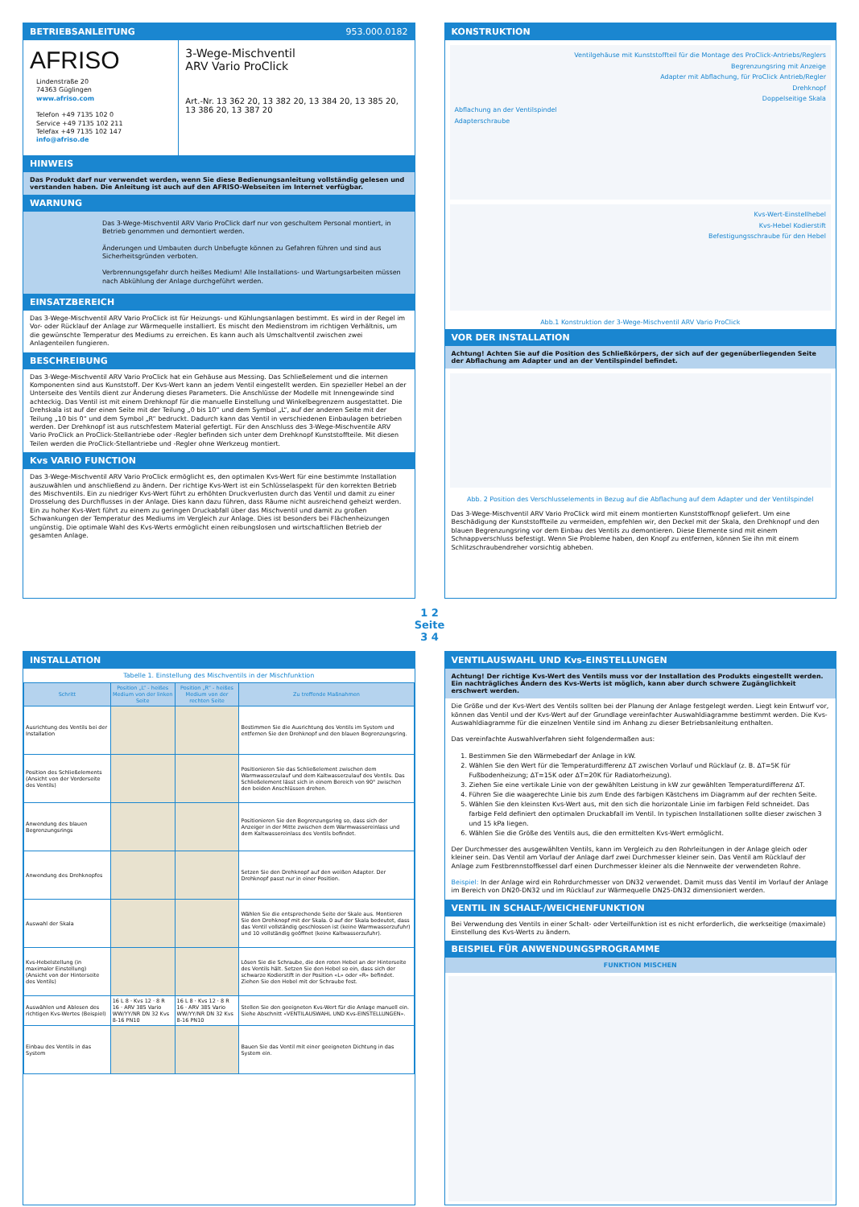BETRIEBSANLEITUNG 953.000.0182
AFRISO
Lindenstraße 20
74363 Güglingen
www.afriso.com
Telefon +49 7135 102 0
Service +49 7135 102 211
Telefax +49 7135 102 147
info@afriso.de
3-Wege-Mischventil
ARV Vario ProClick
Art.-Nr. 13 362 20, 13 382 20, 13 384 20, 13 385 20, 13 386 20, 13 387 20
HINWEIS
Das Produkt darf nur verwendet werden, wenn Sie diese Bedienungsanleitung vollständig gelesen und verstanden haben. Die Anleitung ist auch auf den AFRISO-Webseiten im Internet verfügbar.
WARNUNG
Das 3-Wege-Mischventil ARV Vario ProClick darf nur von geschultem Personal montiert, in Betrieb genommen und demontiert werden.
Änderungen und Umbauten durch Unbefugte können zu Gefahren führen und sind aus Sicherheitsgründen verboten.
Verbrennungsgefahr durch heißes Medium! Alle Installations- und Wartungsarbeiten müssen nach Abkühlung der Anlage durchgeführt werden.
EINSATZBEREICH
Das 3-Wege-Mischventil ARV Vario ProClick ist für Heizungs- und Kühlungsanlagen bestimmt. Es wird in der Regel im Vor- oder Rücklauf der Anlage zur Wärmequelle installiert. Es mischt den Medienstrom im richtigen Verhältnis, um die gewünschte Temperatur des Mediums zu erreichen. Es kann auch als Umschaltventil zwischen zwei Anlagenteilen fungieren.
BESCHREIBUNG
Das 3-Wege-Mischventil ARV Vario ProClick hat ein Gehäuse aus Messing. Das Schließelement und die internen Komponenten sind aus Kunststoff. Der Kvs-Wert kann an jedem Ventil eingestellt werden. Ein spezieller Hebel an der Unterseite des Ventils dient zur Änderung dieses Parameters. Die Anschlüsse der Modelle mit Innengewinde sind achteckig. Das Ventil ist mit einem Drehknopf für die manuelle Einstellung und Winkelbegrenzern ausgestattet. Die Drehskala ist auf der einen Seite mit der Teilung „0 bis 10“ und dem Symbol „L“, auf der anderen Seite mit der Teilung „10 bis 0“ und dem Symbol „R“ bedruckt. Dadurch kann das Ventil in verschiedenen Einbaulagen betrieben werden. Der Drehknopf ist aus rutschfestem Material gefertigt. Für den Anschluss des 3-Wege-Mischventile ARV Vario ProClick an ProClick-Stellantriebe oder -Regler befinden sich unter dem Drehknopf Kunststoffteile. Mit diesen Teilen werden die ProClick-Stellantriebe und -Regler ohne Werkzeug montiert.
Kvs VARIO FUNCTION
Das 3-Wege-Mischventil ARV Vario ProClick ermöglicht es, den optimalen Kvs-Wert für eine bestimmte Installation auszuwählen und anschließend zu ändern. Der richtige Kvs-Wert ist ein Schlüsselaspekt für den korrekten Betrieb des Mischventils. Ein zu niedriger Kvs-Wert führt zu erhöhten Druckverlusten durch das Ventil und damit zu einer Drosselung des Durchflusses in der Anlage. Dies kann dazu führen, dass Räume nicht ausreichend geheizt werden. Ein zu hoher Kvs-Wert führt zu einem zu geringen Druckabfall über das Mischventil und damit zu großen Schwankungen der Temperatur des Mediums im Vergleich zur Anlage. Dies ist besonders bei Flächenheizungen ungünstig. Die optimale Wahl des Kvs-Werts ermöglicht einen reibungslosen und wirtschaftlichen Betrieb der gesamten Anlage.
KONSTRUKTION
Ventilgehäuse mit Kunststoffteil für die Montage des ProClick-Antriebs/Reglers
Begrenzungsring mit Anzeige
Adapter mit Abflachung, für ProClick Antrieb/Regler
Drehknopf
Doppelseitige Skala
Abflachung an der Ventilspindel
Adapterschraube
Kvs-Wert-Einstellhebel
Kvs-Hebel Kodierstift
Befestigungsschraube für den Hebel
Abb.1 Konstruktion der 3-Wege-Mischventil ARV Vario ProClick
VOR DER INSTALLATION
Achtung! Achten Sie auf die Position des Schließkörpers, der sich auf der gegenüberliegenden Seite der Abflachung am Adapter und an der Ventilspindel befindet.
Abb. 2 Position des Verschlusselements in Bezug auf die Abflachung auf dem Adapter und der Ventilspindel
Das 3-Wege-Mischventil ARV Vario ProClick wird mit einem montierten Kunststoffknopf geliefert. Um eine Beschädigung der Kunststoffteile zu vermeiden, empfehlen wir, den Deckel mit der Skala, den Drehknopf und den blauen Begrenzungsring vor dem Einbau des Ventils zu demontieren. Diese Elemente sind mit einem Schnappverschluss befestigt. Wenn Sie Probleme haben, den Knopf zu entfernen, können Sie ihn mit einem Schlitzschraubendreher vorsichtig abheben.
1 2
Seite
3 4
INSTALLATION
Tabelle 1. Einstellung des Mischventils in der Mischfunktion
| Schritt | Position „L“ - heißes Medium von der linken Seite | Position „R“ - heißes Medium von der rechten Seite | Zu treffende Maßnahmen |
| --- | --- | --- | --- |
| Ausrichtung des Ventils bei der Installation | | | Bestimmen Sie die Ausrichtung des Ventils im System und entfernen Sie den Drehknopf und den blauen Begrenzungsring. |
| Position des Schließelements (Ansicht von der Vorderseite des Ventils) | | | Positionieren Sie das Schließelement zwischen dem Warmwasserzulauf und dem Kaltwasserzulauf des Ventils. Das Schließelement lässt sich in einem Bereich von 90° zwischen den beiden Anschlüssen drehen. |
| Anwendung des blauen Begrenzungsrings | | | Positionieren Sie den Begrenzungsring so, dass sich der Anzeiger in der Mitte zwischen dem Warmwassereinlass und dem Kaltwassereinlass des Ventils befindet. |
| Anwendung des Drehknopfes | | | Setzen Sie den Drehknopf auf den weißen Adapter. Der Drehknopf passt nur in einer Position. |
| Auswahl der Skala | | | Wählen Sie die entsprechende Seite der Skale aus. Montieren Sie den Drehknopf mit der Skala. 0 auf der Skala bedeutet, dass das Ventil vollständig geschlossen ist (keine Warmwasserzufuhr) und 10 vollständig geöffnet (keine Kaltwasserzufuhr). |
| Kvs-Hebelstellung (in maximaler Einstellung) (Ansicht von der Hinterseite des Ventils) | | | Lösen Sie die Schraube, die den roten Hebel an der Hinterseite des Ventils hält. Setzen Sie den Hebel so ein, dass sich der schwarze Kodierstift in der Position «L» oder «R» befindet. Ziehen Sie den Hebel mit der Schraube fest. |
| Auswählen und Ablesen des richtigen Kvs-Wertes (Beispiel) | 16 L 8 · Kvs 12 · 8 R 16 · ARV 385 Vario WW/YY/NR DN 32 Kvs 8-16 PN10 | 16 L 8 · Kvs 12 · 8 R 16 · ARV 385 Vario WW/YY/NR DN 32 Kvs 8-16 PN10 | Stellen Sie den geeigneten Kvs-Wert für die Anlage manuell ein. Siehe Abschnitt «VENTILAUSWAHL UND Kvs-EINSTELLUNGEN». |
| Einbau des Ventils in das System | | | Bauen Sie das Ventil mit einer geeigneten Dichtung in das System ein. |
VENTILAUSWAHL UND Kvs-EINSTELLUNGEN
Achtung! Der richtige Kvs-Wert des Ventils muss vor der Installation des Produkts eingestellt werden. Ein nachträgliches Ändern des Kvs-Werts ist möglich, kann aber durch schwere Zugänglichkeit erschwert werden.
Die Größe und der Kvs-Wert des Ventils sollten bei der Planung der Anlage festgelegt werden. Liegt kein Entwurf vor, können das Ventil und der Kvs-Wert auf der Grundlage vereinfachter Auswahldiagramme bestimmt werden. Die Kvs-Auswahldiagramme für die einzelnen Ventile sind im Anhang zu dieser Betriebsanleitung enthalten.
Das vereinfachte Auswahlverfahren sieht folgendermaßen aus:
1. Bestimmen Sie den Wärmebedarf der Anlage in kW.
2. Wählen Sie den Wert für die Temperaturdifferenz ΔT zwischen Vorlauf und Rücklauf (z. B. ΔT=5K für Fußbodenheizung; ΔT=15K oder ΔT=20K für Radiatorheizung).
3. Ziehen Sie eine vertikale Linie von der gewählten Leistung in kW zur gewählten Temperaturdifferenz ΔT.
4. Führen Sie die waagerechte Linie bis zum Ende des farbigen Kästchens im Diagramm auf der rechten Seite.
5. Wählen Sie den kleinsten Kvs-Wert aus, mit den sich die horizontale Linie im farbigen Feld schneidet. Das farbige Feld definiert den optimalen Druckabfall im Ventil. In typischen Installationen sollte dieser zwischen 3 und 15 kPa liegen.
6. Wählen Sie die Größe des Ventils aus, die den ermittelten Kvs-Wert ermöglicht.
Der Durchmesser des ausgewählten Ventils, kann im Vergleich zu den Rohrleitungen in der Anlage gleich oder kleiner sein. Das Ventil am Vorlauf der Anlage darf zwei Durchmesser kleiner sein. Das Ventil am Rücklauf der Anlage zum Festbrennstoffkessel darf einen Durchmesser kleiner als die Nennweite der verwendeten Rohre.
Beispiel: In der Anlage wird ein Rohrdurchmesser von DN32 verwendet. Damit muss das Ventil im Vorlauf der Anlage im Bereich von DN20-DN32 und im Rücklauf zur Wärmequelle DN25-DN32 dimensioniert werden.
VENTIL IN SCHALT-/WEICHENFUNKTION
Bei Verwendung des Ventils in einer Schalt- oder Verteilfunktion ist es nicht erforderlich, die werkseitige (maximale) Einstellung des Kvs-Werts zu ändern.
BEISPIEL FÜR ANWENDUNGSPROGRAMME
FUNKTION MISCHEN